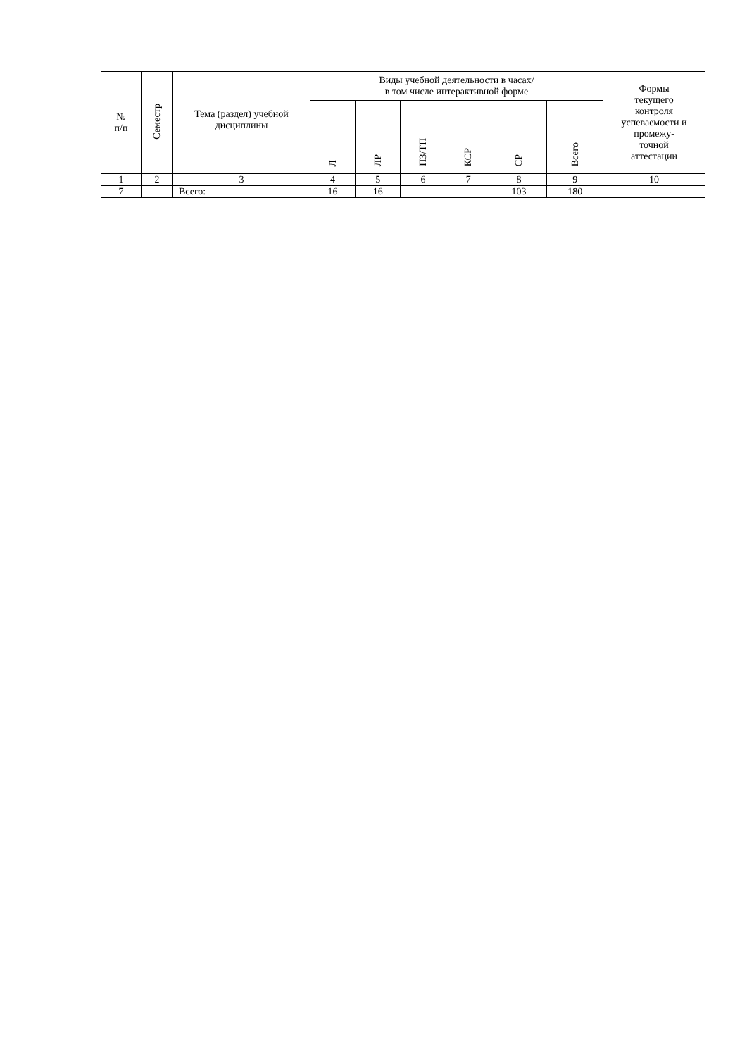| № п/п | Семестр | Тема (раздел) учебной дисциплины | Виды учебной деятельности в часах/ в том числе интерактивной форме | | | | | | Формы текущего контроля успеваемости и промежу- точной аттестации |
| --- | --- | --- | --- | --- | --- | --- | --- | --- | --- |
| | | | Л | ЛР | ПЗ/ТП | КСР | СР | Всего | |
| 1 | 2 | 3 | 4 | 5 | 6 | 7 | 8 | 9 | 10 |
| 7 | | Всего: | 16 | 16 | | | 103 | 180 | |